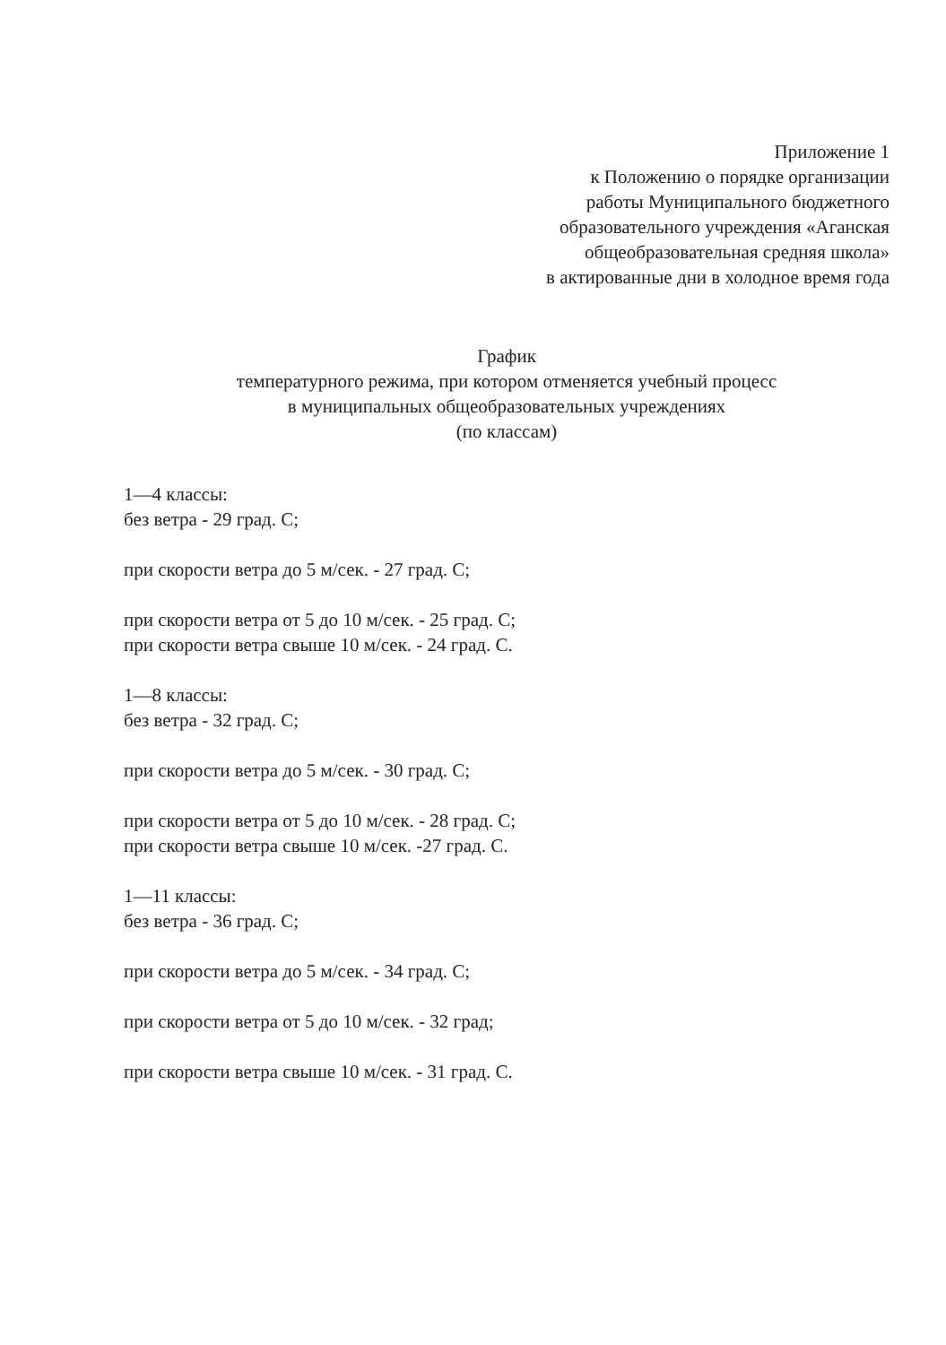Приложение 1
к Положению о порядке организации
работы Муниципального бюджетного
образовательного учреждения «Аганская
общеобразовательная средняя школа»
в актированные дни в холодное время года
График
температурного режима, при котором отменяется учебный процесс
в муниципальных общеобразовательных учреждениях
(по классам)
1—4 классы:
без ветра - 29 град. С;
при скорости ветра до 5 м/сек. - 27 град. С;
при скорости ветра от 5 до 10 м/сек. - 25 град. С;
при скорости ветра свыше 10 м/сек. - 24 град. С.
1—8 классы:
без ветра - 32 град. С;
при скорости ветра до 5 м/сек. - 30 град. С;
при скорости ветра от 5 до 10 м/сек. - 28 град. С;
при скорости ветра свыше 10 м/сек. -27 град. С.
1—11 классы:
без ветра - 36 град. С;
при скорости ветра до 5 м/сек. - 34 град. С;
при скорости ветра от 5 до 10 м/сек. - 32 град;
при скорости ветра свыше 10 м/сек. - 31 град. С.